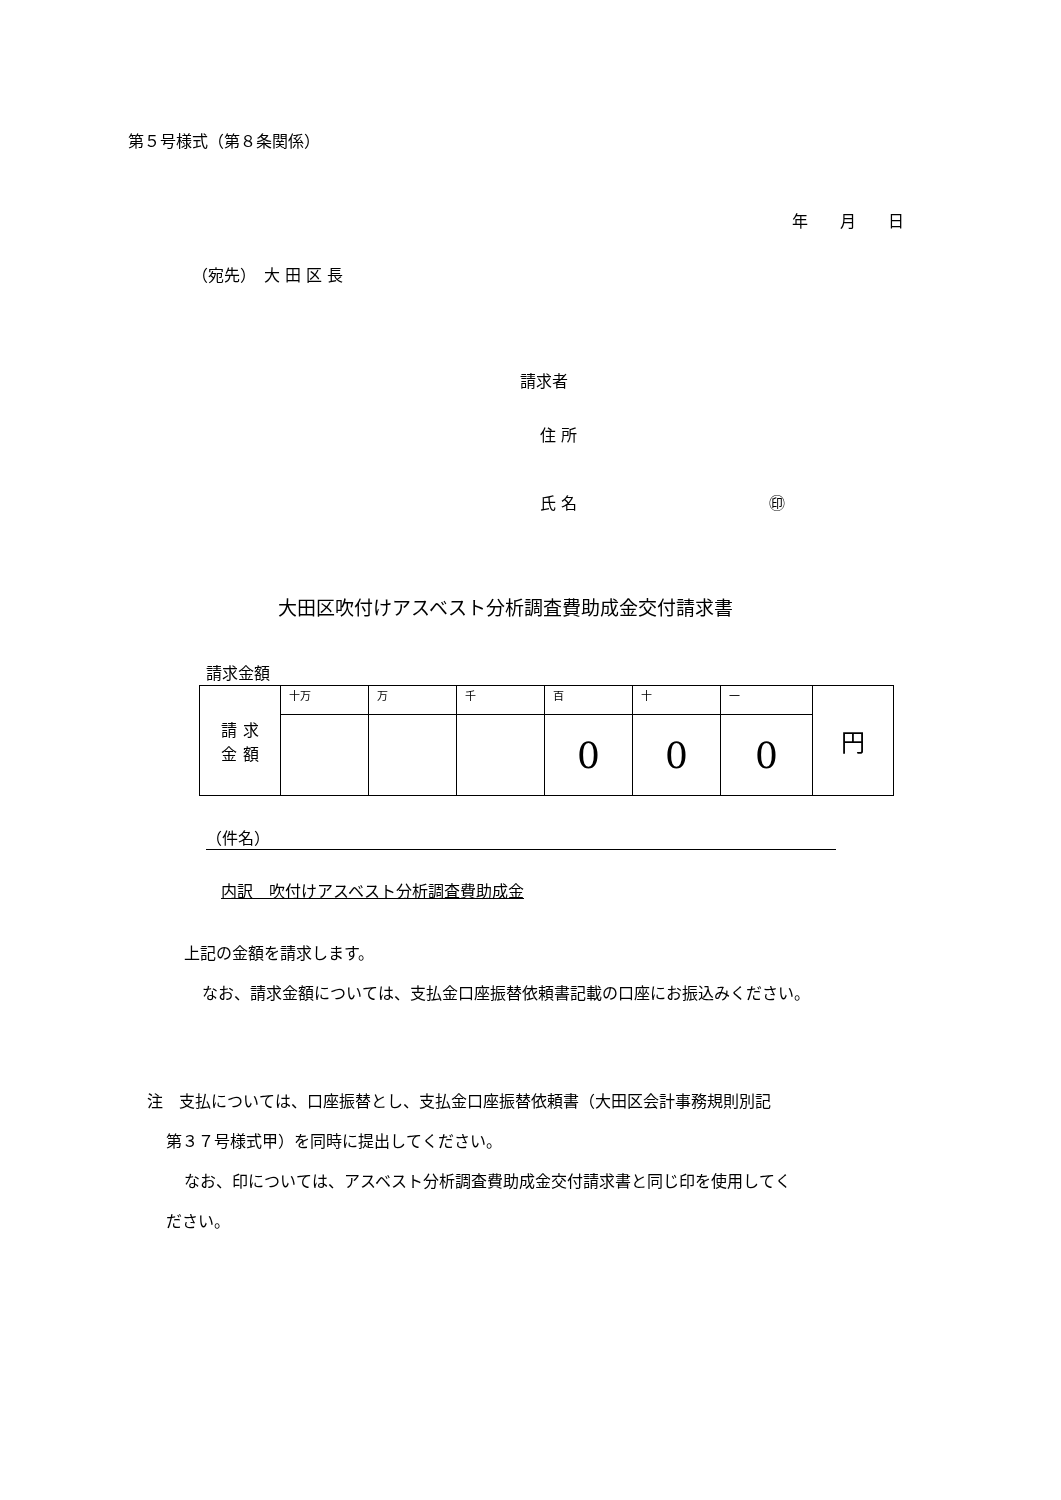第５号様式（第８条関係）
年　　月　　日
（宛先）　大 田 区 長
請求者
住 所
氏 名　　　　　　　　　　　　㊞
大田区吹付けアスベスト分析調査費助成金交付請求書
請求金額
| 請 求 金 額 | 十万 | 万 | 千 | 百 | 十 | 一 | 円 |
| | | | | 0 | 0 | 0 | |
（件名）
内訳　吹付けアスベスト分析調査費助成金
上記の金額を請求します。
なお、請求金額については、支払金口座振替依頼書記載の口座にお振込みください。
注　支払については、口座振替とし、支払金口座振替依頼書（大田区会計事務規則別記
第３７号様式甲）を同時に提出してください。
なお、印については、アスベスト分析調査費助成金交付請求書と同じ印を使用してく
ださい。